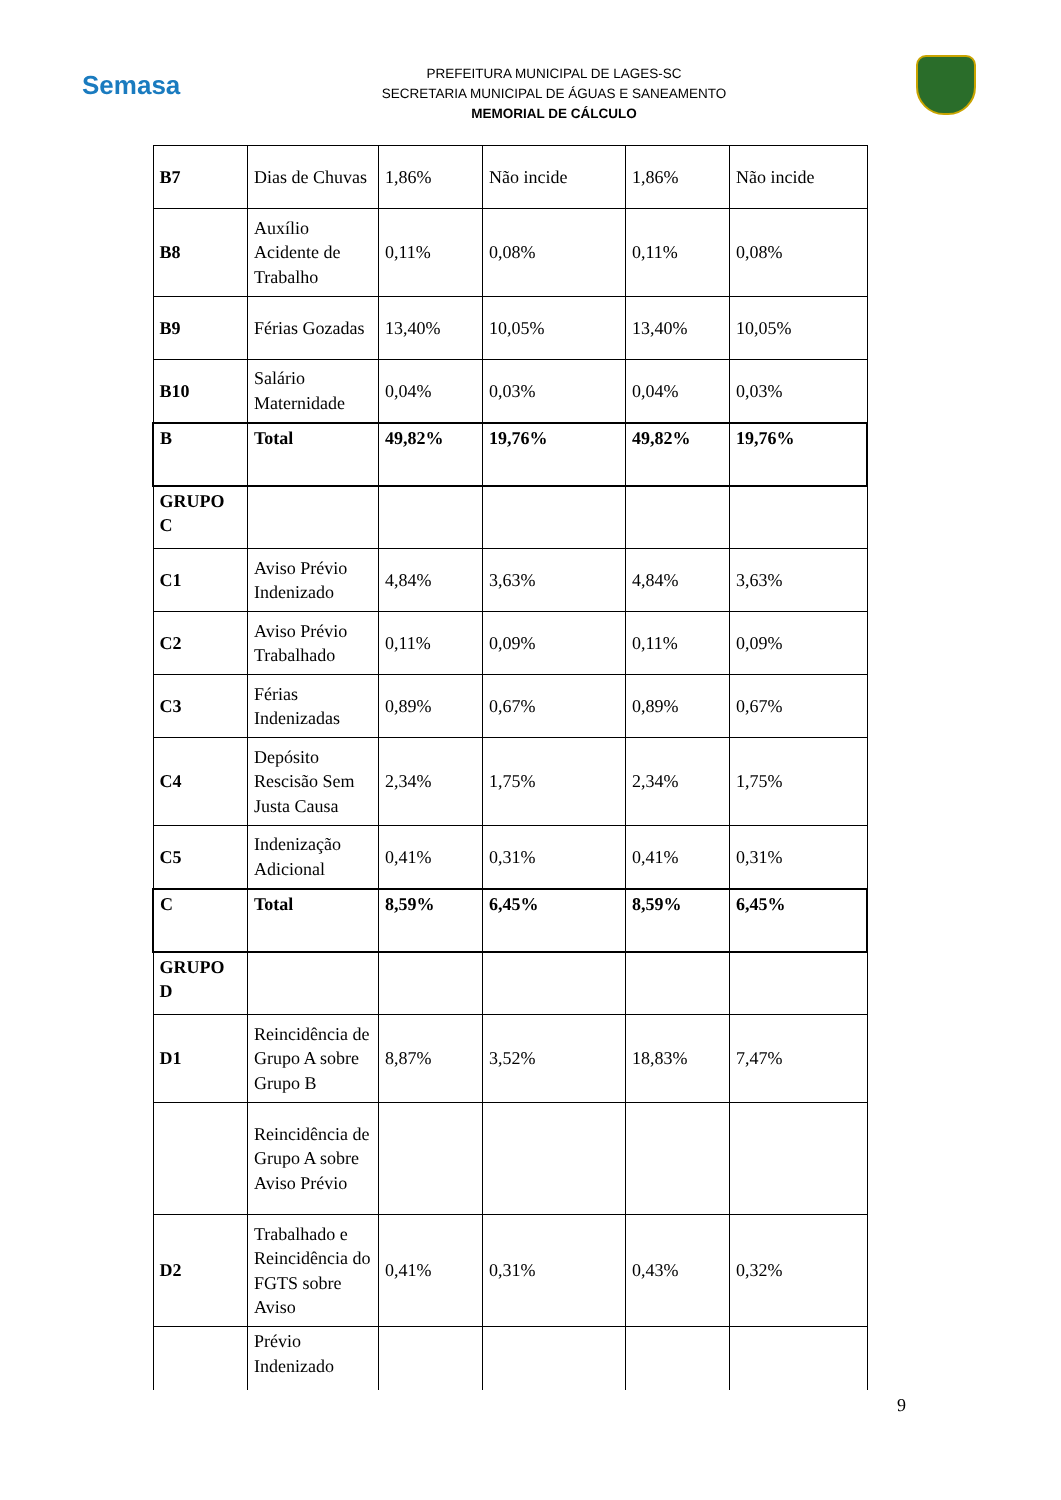Semasa
PREFEITURA MUNICIPAL DE LAGES-SC
SECRETARIA MUNICIPAL DE ÁGUAS E SANEAMENTO
MEMORIAL DE CÁLCULO
| B7 | Dias de Chuvas | 1,86% | Não incide | 1,86% | Não incide |
| B8 | Auxílio Acidente de Trabalho | 0,11% | 0,08% | 0,11% | 0,08% |
| B9 | Férias Gozadas | 13,40% | 10,05% | 13,40% | 10,05% |
| B10 | Salário Maternidade | 0,04% | 0,03% | 0,04% | 0,03% |
| B | Total | 49,82% | 19,76% | 49,82% | 19,76% |
| GRUPO C | | | | | |
| C1 | Aviso Prévio Indenizado | 4,84% | 3,63% | 4,84% | 3,63% |
| C2 | Aviso Prévio Trabalhado | 0,11% | 0,09% | 0,11% | 0,09% |
| C3 | Férias Indenizadas | 0,89% | 0,67% | 0,89% | 0,67% |
| C4 | Depósito Rescisão Sem Justa Causa | 2,34% | 1,75% | 2,34% | 1,75% |
| C5 | Indenização Adicional | 0,41% | 0,31% | 0,41% | 0,31% |
| C | Total | 8,59% | 6,45% | 8,59% | 6,45% |
| GRUPO D | | | | | |
| D1 | Reincidência de Grupo A sobre Grupo B | 8,87% | 3,52% | 18,83% | 7,47% |
| | Reincidência de Grupo A sobre Aviso Prévio | | | | |
| D2 | Trabalhado e Reincidência do FGTS sobre Aviso | 0,41% | 0,31% | 0,43% | 0,32% |
| | Prévio Indenizado | | | | |
9